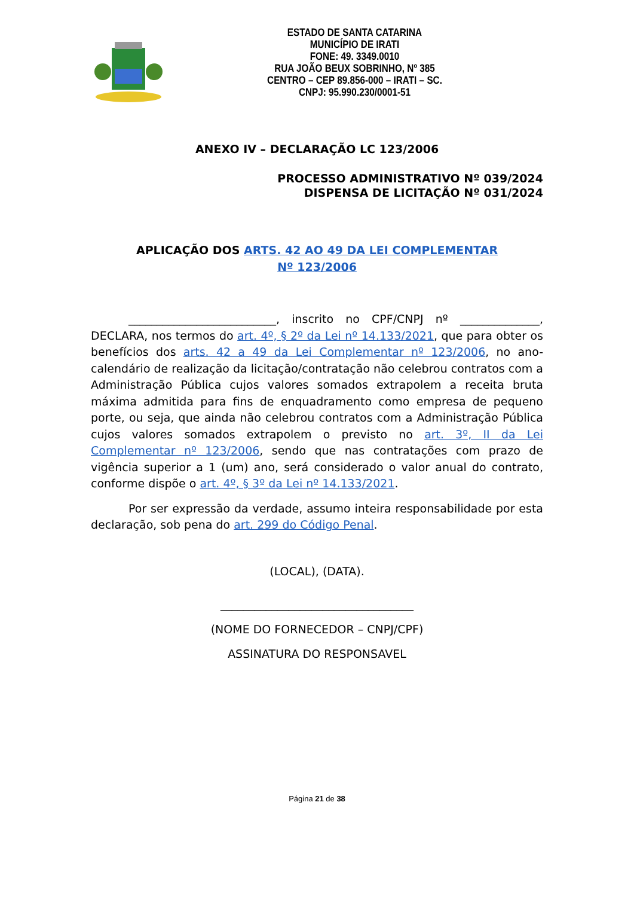ESTADO DE SANTA CATARINA
MUNICÍPIO DE IRATI
FONE: 49. 3349.0010
RUA JOÃO BEUX SOBRINHO, Nº 385
CENTRO – CEP 89.856-000 – IRATI – SC.
CNPJ: 95.990.230/0001-51
ANEXO IV – DECLARAÇÃO LC 123/2006
PROCESSO ADMINISTRATIVO Nº 039/2024
DISPENSA DE LICITAÇÃO Nº 031/2024
APLICAÇÃO DOS ARTS. 42 AO 49 DA LEI COMPLEMENTAR Nº 123/2006
__________________________, inscrito no CPF/CNPJ nº ______________, DECLARA, nos termos do art. 4º, § 2º da Lei nº 14.133/2021, que para obter os benefícios dos arts. 42 a 49 da Lei Complementar nº 123/2006, no ano-calendário de realização da licitação/contratação não celebrou contratos com a Administração Pública cujos valores somados extrapolem a receita bruta máxima admitida para fins de enquadramento como empresa de pequeno porte, ou seja, que ainda não celebrou contratos com a Administração Pública cujos valores somados extrapolem o previsto no art. 3º, II da Lei Complementar nº 123/2006, sendo que nas contratações com prazo de vigência superior a 1 (um) ano, será considerado o valor anual do contrato, conforme dispõe o art. 4º, § 3º da Lei nº 14.133/2021.
Por ser expressão da verdade, assumo inteira responsabilidade por esta declaração, sob pena do art. 299 do Código Penal.
(LOCAL), (DATA).
__________________________________
(NOME DO FORNECEDOR – CNPJ/CPF)
ASSINATURA DO RESPONSAVEL
Página 21 de 38